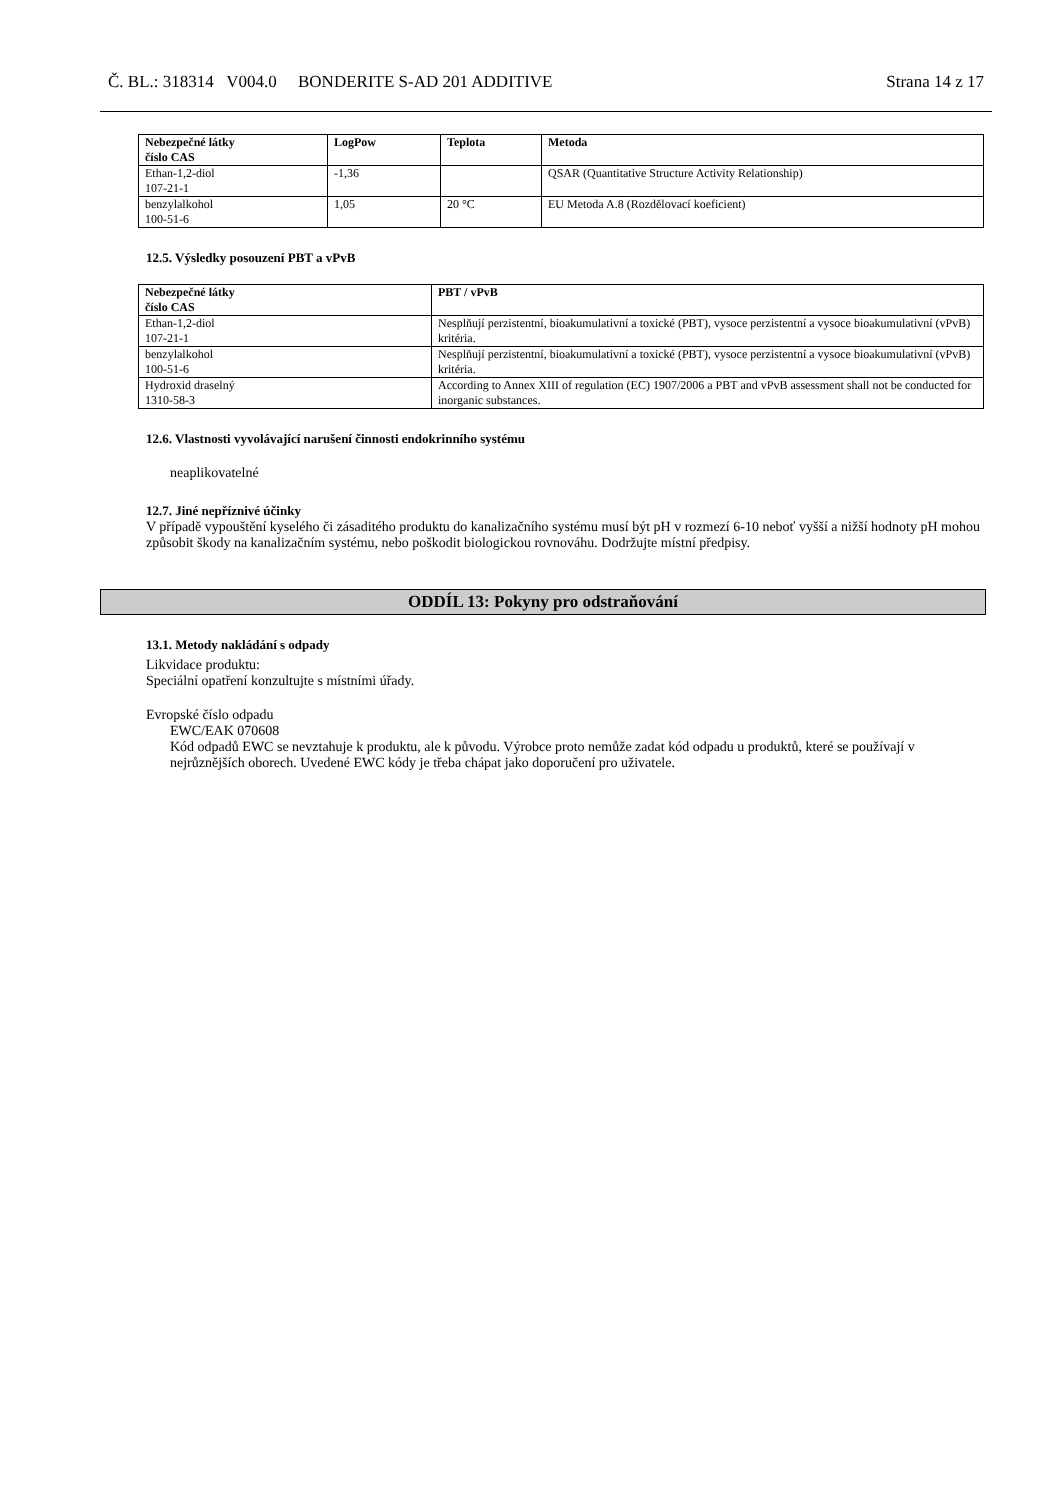Č. BL.: 318314 V004.0 BONDERITE S-AD 201 ADDITIVE Strana 14 z 17
| Nebezpečné látky číslo CAS | LogPow | Teplota | Metoda |
| --- | --- | --- | --- |
| Ethan-1,2-diol 107-21-1 | -1,36 | | QSAR (Quantitative Structure Activity Relationship) |
| benzylalkohol 100-51-6 | 1,05 | 20 °C | EU Metoda A.8 (Rozdělovací koeficient) |
12.5. Výsledky posouzení PBT a vPvB
| Nebezpečné látky číslo CAS | PBT / vPvB |
| --- | --- |
| Ethan-1,2-diol 107-21-1 | Nesplňují perzistentní, bioakumulativní a toxické (PBT), vysoce perzistentní a vysoce bioakumulativní (vPvB) kritéria. |
| benzylalkohol 100-51-6 | Nesplňují perzistentní, bioakumulativní a toxické (PBT), vysoce perzistentní a vysoce bioakumulativní (vPvB) kritéria. |
| Hydroxid draselný 1310-58-3 | According to Annex XIII of regulation (EC) 1907/2006 a PBT and vPvB assessment shall not be conducted for inorganic substances. |
12.6. Vlastnosti vyvolávající narušení činnosti endokrinního systému
neaplikovatelné
12.7. Jiné nepříznivé účinky
V případě vypouštění kyselého či zásaditého produktu do kanalizačního systému musí být pH v rozmezí 6-10 neboť vyšší a nižší hodnoty pH mohou způsobit škody na kanalizačním systému, nebo poškodit biologickou rovnováhu. Dodržujte místní předpisy.
ODDÍL 13: Pokyny pro odstraňování
13.1. Metody nakládání s odpady
Likvidace produktu:
Speciální opatření konzultujte s místními úřady.
Evropské číslo odpadu
EWC/EAK 070608
Kód odpadů EWC se nevztahuje k produktu, ale k původu. Výrobce proto nemůže zadat kód odpadu u produktů, které se používají v nejrůznějších oborech. Uvedené EWC kódy je třeba chápat jako doporučení pro uživatele.